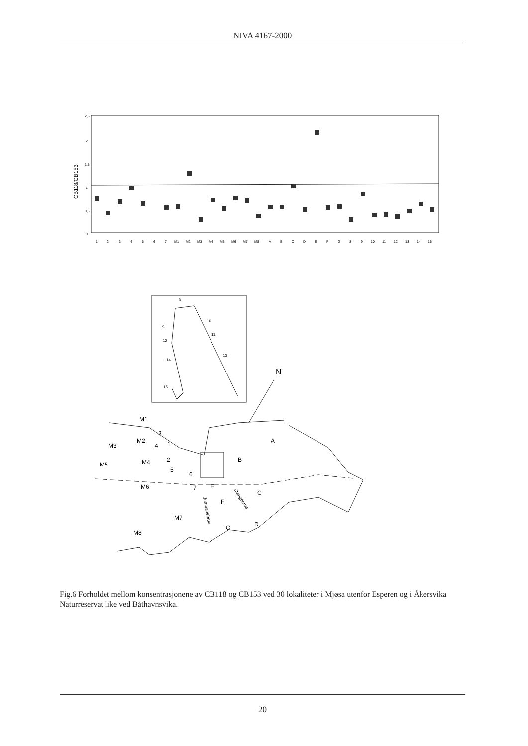NIVA 4167-2000
2,5
2
1,5
1
0,5
0
CB118/CB153
1 2 3 4 5 6 7 M1 M2 M3 M4 M5 M6 M7 M8 A B C D E F G 8 9 10 11 12 13 14 15
8
10
9
11
12
13
14
15
N
M1
3
M2
4
1
M3
A
2
M5
M4
B
5
6
M6
7
E
C
F
M7
G
D
M8
Jernbanebrua
Stangebrua
Fig.6 Forholdet mellom konsentrasjonene av CB118 og CB153 ved 30 lokaliteter i Mjøsa utenfor Esperen og i Åkersvika Naturreservat like ved Båthavnsvika.
20